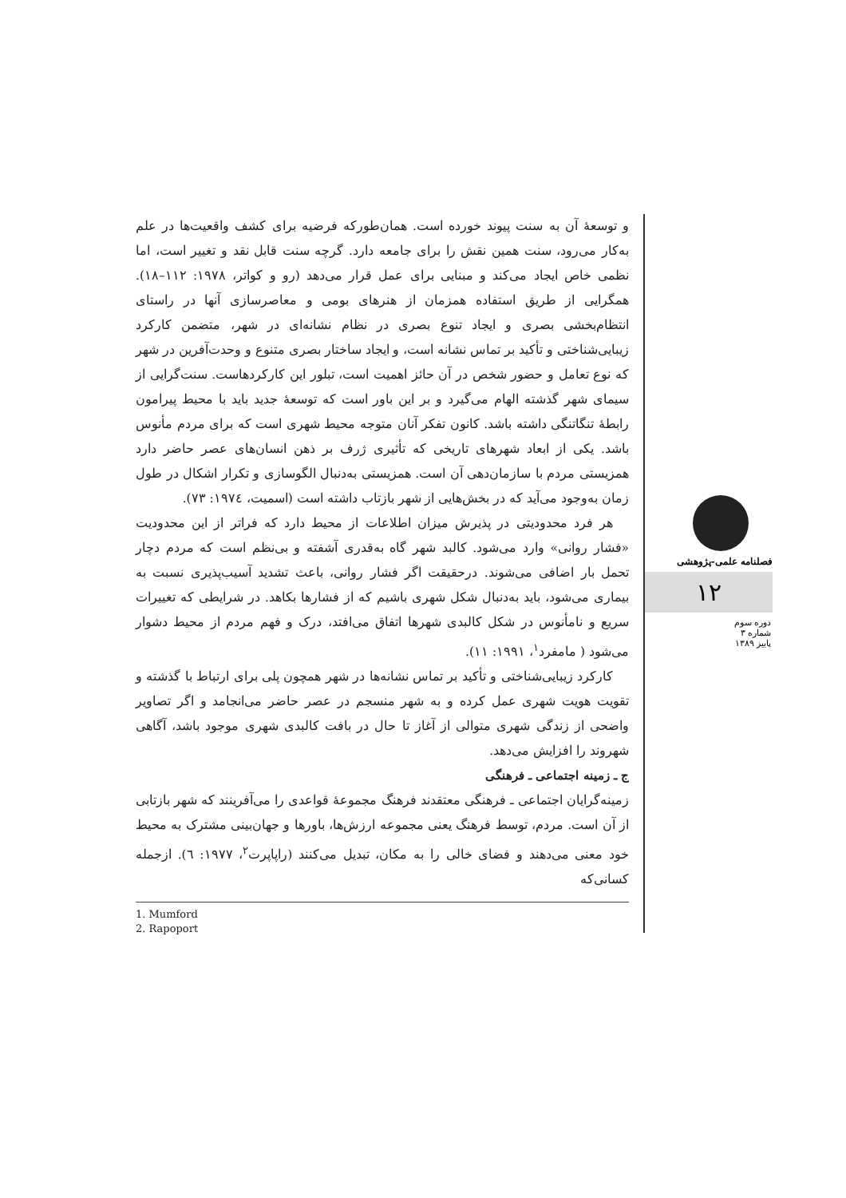و توسعهٔ آن به سنت پیوند خورده است. همان‌طورکه فرضیه برای کشف واقعیت‌ها در علم به‌کار می‌رود، سنت همین نقش را برای جامعه دارد. گرچه سنت قابل نقد و تغییر است، اما نظمی خاص ایجاد می‌کند و مبنایی برای عمل قرار می‌دهد (رو و کواتر، ۱۹۷۸: ۱۱۲–۱۸). همگرایی از طریق استفاده همزمان از هنرهای بومی و معاصرسازی آنها در راستای انتظام‌بخشی بصری و ایجاد تنوع بصری در نظام نشانه‌ای در شهر، متضمن کارکرد زیبایی‌شناختی و تأکید بر تماس نشانه است، و ایجاد ساختار بصری متنوع و وحدت‌آفرین در شهر که نوع تعامل و حضور شخص در آن حائز اهمیت است، تبلور این کارکردهاست. سنت‌گرایی از سیمای شهر گذشته الهام می‌گیرد و بر این باور است که توسعهٔ جدید باید با محیط پیرامون رابطهٔ تنگاتنگی داشته باشد. کانون تفکر آنان متوجه محیط شهری است که برای مردم مأنوس باشد. یکی از ابعاد شهرهای تاریخی که تأثیری ژرف بر ذهن انسان‌های عصر حاضر دارد همزیستی مردم با سازمان‌دهی آن است. همزیستی به‌دنبال الگوسازی و تکرار اشکال در طول زمان به‌وجود می‌آید که در بخش‌هایی از شهر بازتاب داشته است (اسمیت، ۱۹۷٤: ۷۳).
هر فرد محدودیتی در پذیرش میزان اطلاعات از محیط دارد که فراتر از این محدودیت «فشار روانی» وارد می‌شود. کالبد شهر گاه به‌قدری آشفته و بی‌نظم است که مردم دچار تحمل بار اضافی می‌شوند. درحقیقت اگر فشار روانی، باعث تشدید آسیب‌پذیری نسبت به بیماری می‌شود، باید به‌دنبال شکل شهری باشیم که از فشارها بکاهد. در شرایطی که تغییرات سریع و نامأنوس در شکل کالبدی شهرها اتفاق می‌افتد، درک و فهم مردم از محیط دشوار می‌شود ( مامفرد<sup>۱</sup>، ۱۹۹۱: ۱۱).
کارکرد زیبایی‌شناختی و تأکید بر تماس نشانه‌ها در شهر همچون پلی برای ارتباط با گذشته و تقویت هویت شهری عمل کرده و به شهر منسجم در عصر حاضر می‌انجامد و اگر تصاویر واضحی از زندگی شهری متوالی از آغاز تا حال در بافت کالبدی شهری موجود باشد، آگاهی شهروند را افزایش می‌دهد.
ج ـ زمینه اجتماعی ـ فرهنگی
زمینه‌گرایان اجتماعی ـ فرهنگی معتقدند فرهنگ مجموعهٔ قواعدی را می‌آفرینند که شهر بازتابی از آن است. مردم، توسط فرهنگ یعنی مجموعه ارزش‌ها، باورها و جهان‌بینی مشترک به محیط خود معنی می‌دهند و فضای خالی را به مکان، تبدیل می‌کنند (راپاپرت<sup>۲</sup>، ۱۹۷۷: ٦). ازجمله کسانی‌که
1. Mumford
2. Rapoport
فصلنامه علمی-پژوهشی
۱۲
دوره سوم
شماره ۳
پاییز ۱۳۸۹